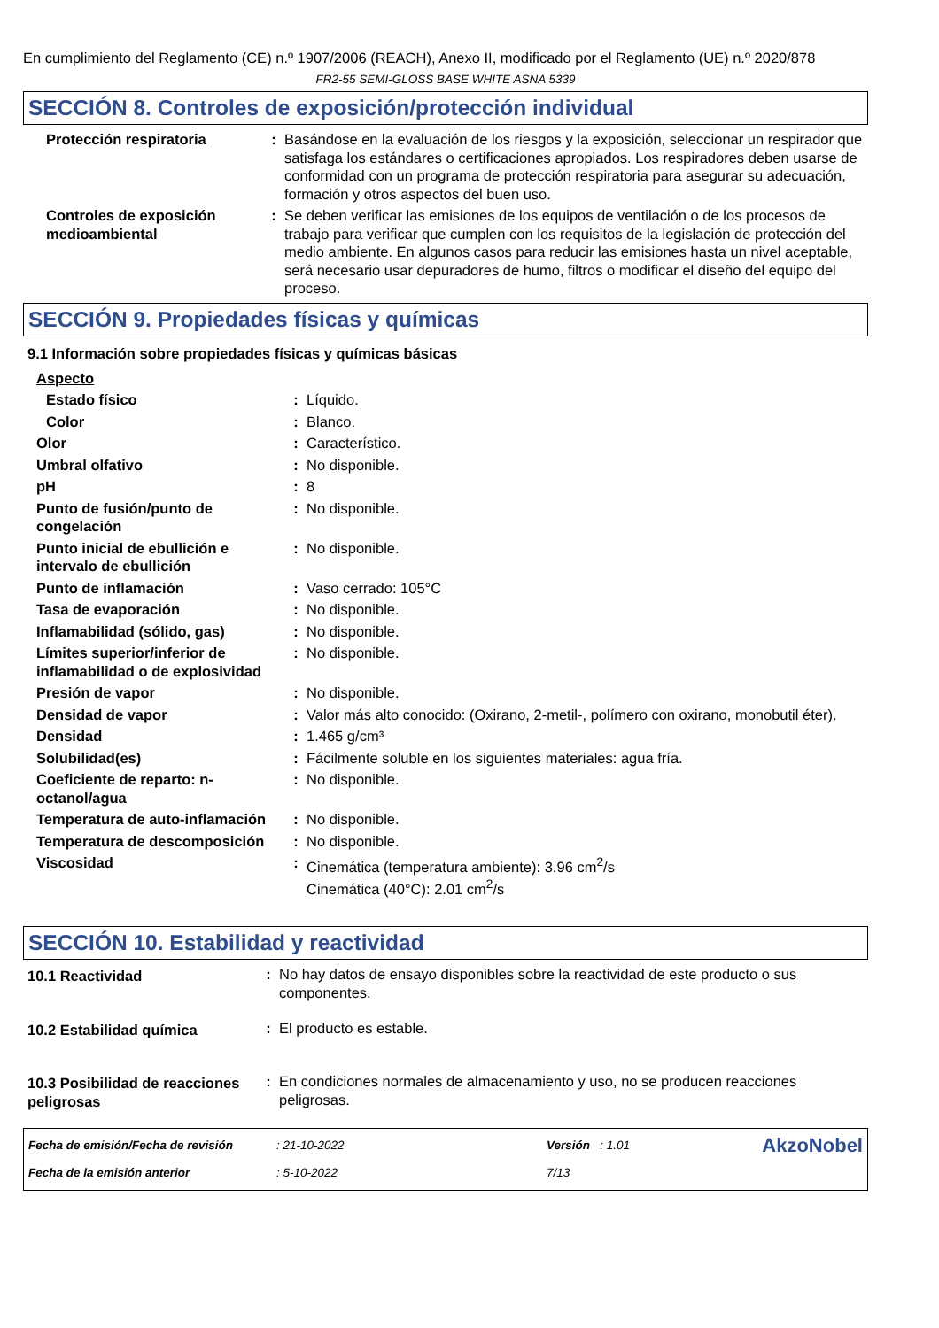En cumplimiento del Reglamento (CE) n.º 1907/2006 (REACH), Anexo II, modificado por el Reglamento (UE) n.º 2020/878
FR2-55 SEMI-GLOSS BASE WHITE ASNA 5339
SECCIÓN 8. Controles de exposición/protección individual
| Protección respiratoria | : | Basándose en la evaluación de los riesgos y la exposición, seleccionar un respirador que satisfaga los estándares o certificaciones apropiados. Los respiradores deben usarse de conformidad con un programa de protección respiratoria para asegurar su adecuación, formación y otros aspectos del buen uso. |
| Controles de exposición medioambiental | : | Se deben verificar las emisiones de los equipos de ventilación o de los procesos de trabajo para verificar que cumplen con los requisitos de la legislación de protección del medio ambiente. En algunos casos para reducir las emisiones hasta un nivel aceptable, será necesario usar depuradores de humo, filtros o modificar el diseño del equipo del proceso. |
SECCIÓN 9. Propiedades físicas y químicas
9.1 Información sobre propiedades físicas y químicas básicas
| Aspecto | | |
| Estado físico | : | Líquido. |
| Color | : | Blanco. |
| Olor | : | Característico. |
| Umbral olfativo | : | No disponible. |
| pH | : | 8 |
| Punto de fusión/punto de congelación | : | No disponible. |
| Punto inicial de ebullición e intervalo de ebullición | : | No disponible. |
| Punto de inflamación | : | Vaso cerrado: 105°C |
| Tasa de evaporación | : | No disponible. |
| Inflamabilidad (sólido, gas) | : | No disponible. |
| Límites superior/inferior de inflamabilidad o de explosividad | : | No disponible. |
| Presión de vapor | : | No disponible. |
| Densidad de vapor | : | Valor más alto conocido: (Oxirano, 2-metil-, polímero con oxirano, monobutil éter). |
| Densidad | : | 1.465 g/cm³ |
| Solubilidad(es) | : | Fácilmente soluble en los siguientes materiales: agua fría. |
| Coeficiente de reparto: n-octanol/agua | : | No disponible. |
| Temperatura de auto-inflamación | : | No disponible. |
| Temperatura de descomposición | : | No disponible. |
| Viscosidad | : | Cinemática (temperatura ambiente): 3.96 cm<sup>2</sup>/s Cinemática (40°C): 2.01 cm<sup>2</sup>/s |
SECCIÓN 10. Estabilidad y reactividad
| 10.1 Reactividad | : | No hay datos de ensayo disponibles sobre la reactividad de este producto o sus componentes. |
| 10.2 Estabilidad química | : | El producto es estable. |
| 10.3 Posibilidad de reacciones peligrosas | : | En condiciones normales de almacenamiento y uso, no se producen reacciones peligrosas. |
| Fecha de emisión/Fecha de revisión | : 21-10-2022 | Versión : 1.01 | AkzoNobel |
| Fecha de la emisión anterior | : 5-10-2022 | 7/13 | |